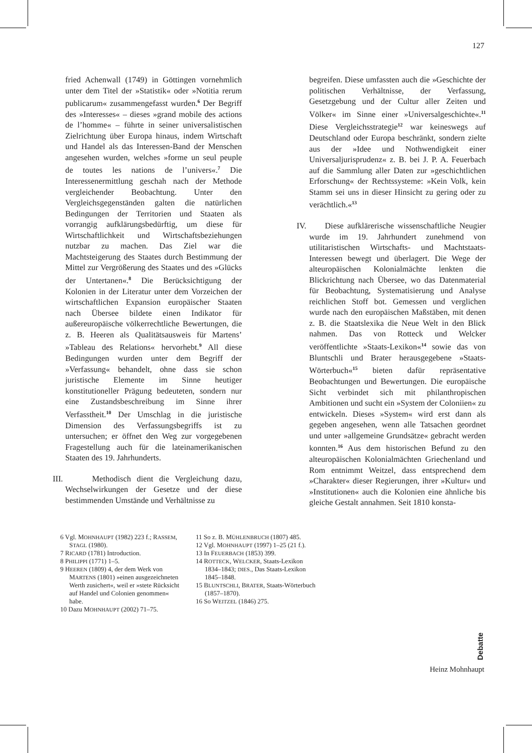127
fried Achenwall (1749) in Göttingen vornehmlich unter dem Titel der »Statistik« oder »Notitia rerum publicarum« zusammengefasst wurden.<sup>6</sup> Der Begriff des »Interesses« – dieses »grand mobile des actions de l’homme« – führte in seiner universalistischen Zielrichtung über Europa hinaus, indem Wirtschaft und Handel als das Interessen-Band der Menschen angesehen wurden, welches »forme un seul peuple de toutes les nations de l’univers«.<sup>7</sup> Die Interessenermittlung geschah nach der Methode vergleichender Beobachtung. Unter den Vergleichsgegenständen galten die natürlichen Bedingungen der Territorien und Staaten als vorrangig aufklärungsbedürftig, um diese für Wirtschaftlichkeit und Wirtschaftsbeziehungen nutzbar zu machen. Das Ziel war die Machtsteigerung des Staates durch Bestimmung der Mittel zur Vergrößerung des Staates und des »Glücks der Untertanen«.<sup>8</sup> Die Berücksichtigung der Kolonien in der Literatur unter dem Vorzeichen der wirtschaftlichen Expansion europäischer Staaten nach Übersee bildete einen Indikator für außereuropäische völkerrechtliche Bewertungen, die z. B. Heeren als Qualitätsausweis für Martens’ »Tableau des Relations« hervorhebt.<sup>9</sup> All diese Bedingungen wurden unter dem Begriff der »Verfassung« behandelt, ohne dass sie schon juristische Elemente im Sinne heutiger konstitutioneller Prägung bedeuteten, sondern nur eine Zustandsbeschreibung im Sinne ihrer Verfasstheit.<sup>10</sup> Der Umschlag in die juristische Dimension des Verfassungsbegriffs ist zu untersuchen; er öffnet den Weg zur vorgegebenen Fragestellung auch für die lateinamerikanischen Staaten des 19. Jahrhunderts.
III. Methodisch dient die Vergleichung dazu, Wechselwirkungen der Gesetze und der diese bestimmenden Umstände und Verhältnisse zu
begreifen. Diese umfassten auch die »Geschichte der politischen Verhältnisse, der Verfassung, Gesetzgebung und der Cultur aller Zeiten und Völker« im Sinne einer »Universalgeschichte«.<sup>11</sup> Diese Vergleichsstrategie<sup>12</sup> war keineswegs auf Deutschland oder Europa beschränkt, sondern zielte aus der »Idee und Nothwendigkeit einer Universaljurisprudenz« z. B. bei J. P. A. Feuerbach auf die Sammlung aller Daten zur »geschichtlichen Erforschung« der Rechtssysteme: »Kein Volk, kein Stamm sei uns in dieser Hinsicht zu gering oder zu verächtlich.«<sup>13</sup>
IV. Diese aufklärerische wissenschaftliche Neugier wurde im 19. Jahrhundert zunehmend von utilitaristischen Wirtschafts- und Machtstaats-Interessen bewegt und überlagert. Die Wege der alteuropäischen Kolonialmächte lenkten die Blickrichtung nach Übersee, wo das Datenmaterial für Beobachtung, Systematisierung und Analyse reichlichen Stoff bot. Gemessen und verglichen wurde nach den europäischen Maßstäben, mit denen z. B. die Staatslexika die Neue Welt in den Blick nahmen. Das von Rotteck und Welcker veröffentlichte »Staats-Lexikon«<sup>14</sup> sowie das von Bluntschli und Brater herausgegebene »Staats-Wörterbuch«<sup>15</sup> bieten dafür repräsentative Beobachtungen und Bewertungen. Die europäische Sicht verbindet sich mit philanthropischen Ambitionen und sucht ein »System der Coloniien« zu entwickeln. Dieses »System« wird erst dann als gegeben angesehen, wenn alle Tatsachen geordnet und unter »allgemeine Grundsätze« gebracht werden konnten.<sup>16</sup> Aus dem historischen Befund zu den alteuropäischen Kolonialmächten Griechenland und Rom entnimmt Weitzel, dass entsprechend dem »Charakter« dieser Regierungen, ihrer »Kultur« und »Institutionen« auch die Kolonien eine ähnliche bis gleiche Gestalt annahmen. Seit 1810 konsta-
6 Vgl. MOHNHAUPT (1982) 223 f.; RASSEM, STAGL (1980).
7 RICARD (1781) Introduction.
8 PHILIPPI (1771) 1–5.
9 HEEREN (1809) 4, der dem Werk von MARTENS (1801) »einen ausgezeichneten Werth zusichert«, weil er »stete Rücksicht auf Handel und Colonien genommen« habe.
10 Dazu MOHNHAUPT (2002) 71–75.
11 So z. B. MÜHLENBRUCH (1807) 485.
12 Vgl. MOHNHAUPT (1997) 1–25 (21 f.).
13 In FEUERBACH (1853) 399.
14 ROTTECK, WELCKER, Staats-Lexikon 1834–1843; DIES., Das Staats-Lexikon 1845–1848.
15 BLUNTSCHLI, BRATER, Staats-Wörterbuch (1857–1870).
16 So WEITZEL (1846) 275.
Debatte
Heinz Mohnhaupt